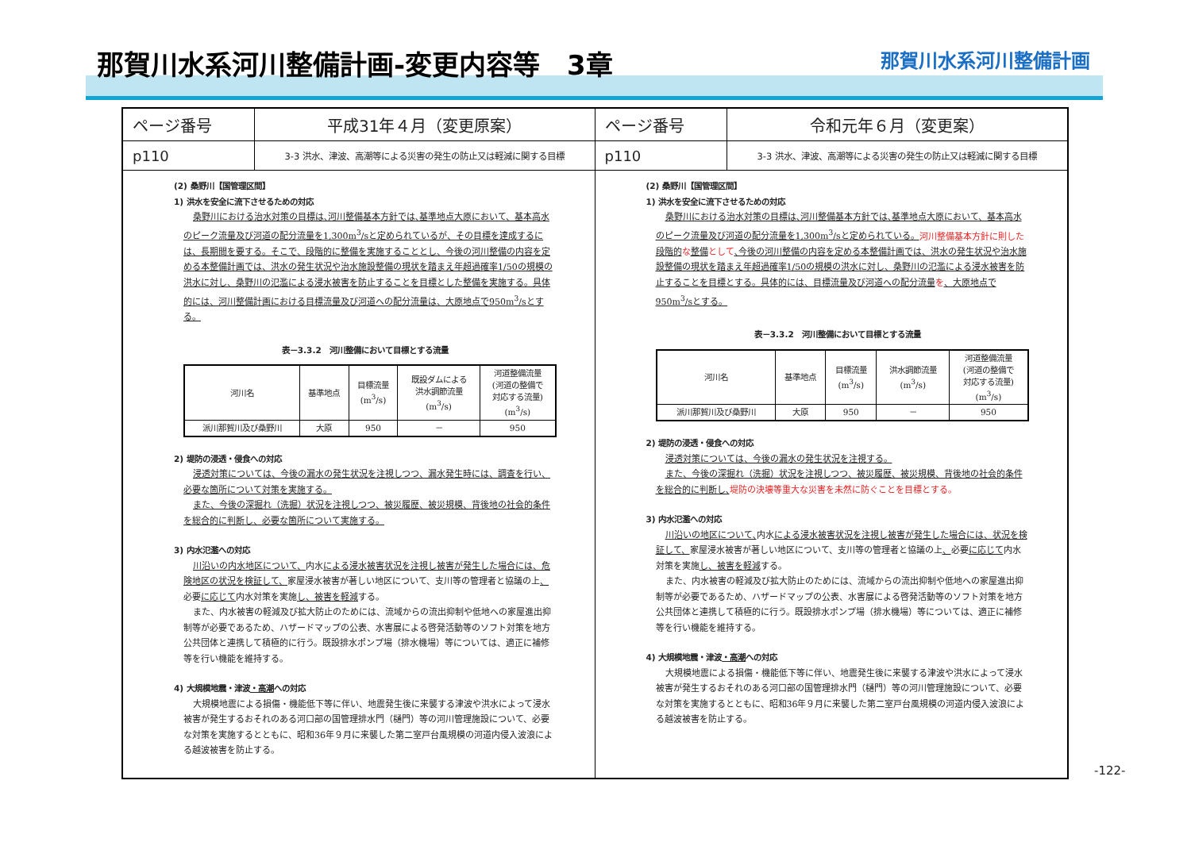那賀川水系河川整備計画-変更内容等　3章
那賀川水系河川整備計画
ページ番号
平成31年４月（変更原案）
p110
3-3 洪水、津波、高潮等による災害の発生の防止又は軽減に関する目標
(2) 桑野川【国管理区間】
1) 洪水を安全に流下させるための対応
桑野川における治水対策の目標は､河川整備基本方針では､基準地点大原において、基本高水のピーク流量及び河道の配分流量を1,300m<sup>3</sup>/sと定められているが、その目標を達成するには、長期間を要する。そこで、段階的に整備を実施することとし、今後の河川整備の内容を定める本整備計画では、洪水の発生状況や治水施設整備の現状を踏まえ年超過確率1/50の規模の洪水に対し、桑野川の氾濫による浸水被害を防止することを目標とした整備を実施する。具体的には、河川整備計画における目標流量及び河道への配分流量は、大原地点で950m<sup>3</sup>/sとする。
表－3.3.2　河川整備において目標とする流量
| 河川名 | 基準地点 | 目標流量 (m<sup>3</sup>/s) | 既設ダムによる 洪水調節流量 (m<sup>3</sup>/s) | 河道整備流量 (河道の整備で 対応する流量) (m<sup>3</sup>/s) |
| --- | --- | --- | --- | --- |
| 派川那賀川及び桑野川 | 大原 | 950 | － | 950 |
2) 堤防の浸透・侵食への対応
浸透対策については、今後の漏水の発生状況を注視しつつ、漏水発生時には、調査を行い、必要な箇所について対策を実施する。
また、今後の深掘れ（洗掘）状況を注視しつつ、被災履歴、被災規模、背後地の社会的条件を総合的に判断し、必要な箇所について実施する。
3) 内水氾濫への対応
川沿いの内水地区について、内水による浸水被害状況を注視し被害が発生した場合には、危険地区の状況を検証して、家屋浸水被害が著しい地区について、支川等の管理者と協議の上、必要に応じて内水対策を実施し、被害を軽減する。
また、内水被害の軽減及び拡大防止のためには、流域からの流出抑制や低地への家屋進出抑制等が必要であるため、ハザードマップの公表、水害展による啓発活動等のソフト対策を地方公共団体と連携して積極的に行う。既設排水ポンプ場（排水機場）等については、適正に補修等を行い機能を維持する。
4) 大規模地震・津波・高潮への対応
大規模地震による損傷・機能低下等に伴い、地震発生後に来襲する津波や洪水によって浸水被害が発生するおそれのある河口部の国管理排水門（樋門）等の河川管理施設について、必要な対策を実施するとともに、昭和36年９月に来襲した第二室戸台風規模の河道内侵入波浪による越波被害を防止する。
ページ番号
令和元年６月（変更案）
p110
3-3 洪水、津波、高潮等による災害の発生の防止又は軽減に関する目標
(2) 桑野川【国管理区間】
1) 洪水を安全に流下させるための対応
桑野川における治水対策の目標は､河川整備基本方針では､基準地点大原において、基本高水のピーク流量及び河道の配分流量を1,300m<sup>3</sup>/sと定められている。河川整備基本方針に則した 段階的 な整備 として､今後の河川整備の内容を定める本整備計画では、洪水の発生状況や治水施設整備の現状を踏まえ年超過確率1/50の規模の洪水に対し、桑野川の氾濫による浸水被害を防止することを目標とする。具体的には、目標流量及び河道への配分流量 を、大原地点で950m<sup>3</sup>/sとする。
表－3.3.2　河川整備において目標とする流量
| 河川名 | 基準地点 | 目標流量 (m<sup>3</sup>/s) | 洪水調節流量 (m<sup>3</sup>/s) | 河道整備流量 (河道の整備で 対応する流量) (m<sup>3</sup>/s) |
| --- | --- | --- | --- | --- |
| 派川那賀川及び桑野川 | 大原 | 950 | － | 950 |
2) 堤防の浸透・侵食への対応
浸透対策については、今後の漏水の発生状況を注視する。
また、今後の深掘れ（洗掘）状況を注視しつつ、被災履歴、被災規模、背後地の社会的条件を総合的に判断し､堤防の決壊等重大な災害を未然に防ぐことを目標とする。
3) 内水氾濫への対応
川沿いの地区について､内水による浸水被害状況を注視し被害が発生した場合には、状況を検証して、家屋浸水被害が著しい地区について、支川等の管理者と協議の上、必要に応じて内水対策を実施し、被害を軽減する。
また、内水被害の軽減及び拡大防止のためには、流域からの流出抑制や低地への家屋進出抑制等が必要であるため、ハザードマップの公表、水害展による啓発活動等のソフト対策を地方公共団体と連携して積極的に行う。既設排水ポンプ場（排水機場）等については、適正に補修等を行い機能を維持する。
4) 大規模地震・津波・高潮への対応
大規模地震による損傷・機能低下等に伴い、地震発生後に来襲する津波や洪水によって浸水被害が発生するおそれのある河口部の国管理排水門（樋門）等の河川管理施設について、必要な対策を実施するとともに、昭和36年９月に来襲した第二室戸台風規模の河道内侵入波浪による越波被害を防止する。
-122-